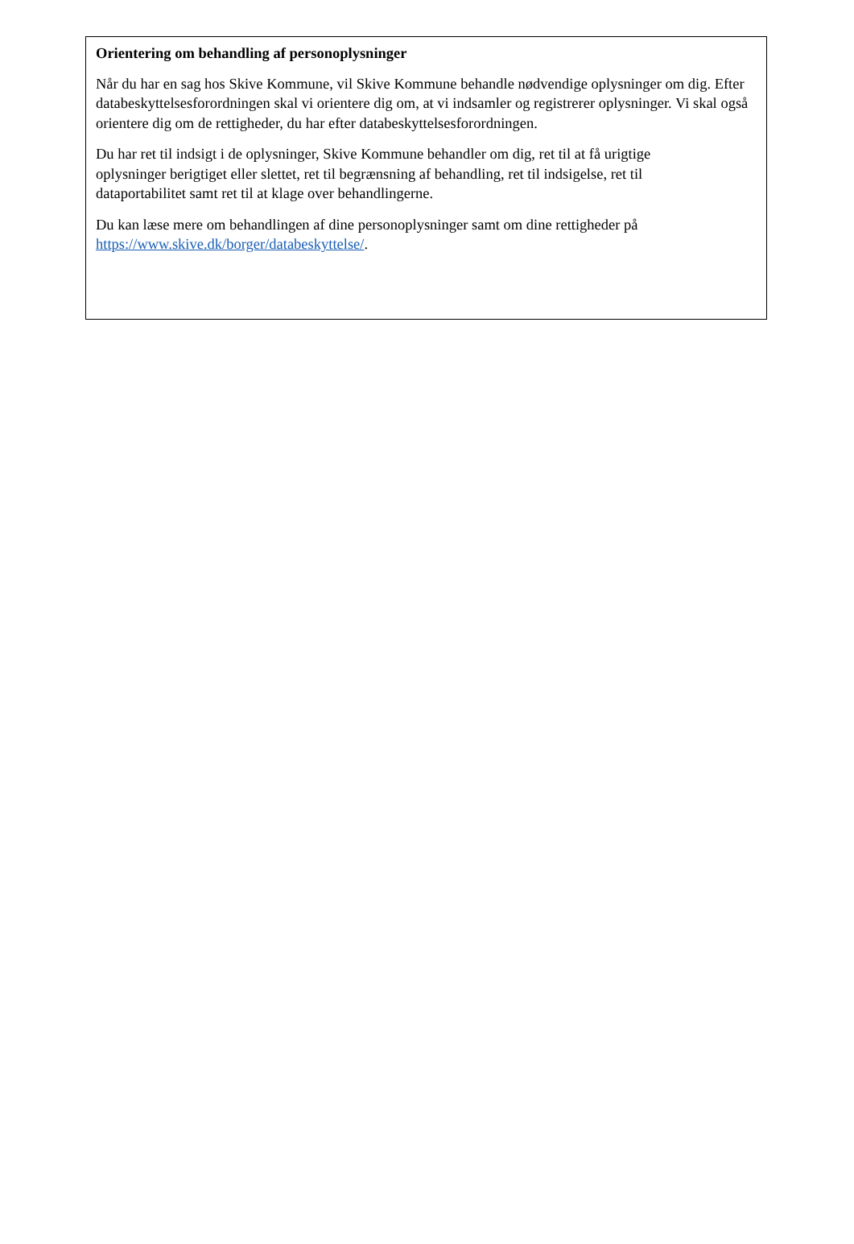Orientering om behandling af personoplysninger
Når du har en sag hos Skive Kommune, vil Skive Kommune behandle nødvendige oplysninger om dig. Efter databeskyttelsesforordningen skal vi orientere dig om, at vi indsamler og registrerer oplysninger. Vi skal også orientere dig om de rettigheder, du har efter databeskyttelsesforordningen.
Du har ret til indsigt i de oplysninger, Skive Kommune behandler om dig, ret til at få urigtige
oplysninger berigtiget eller slettet, ret til begrænsning af behandling, ret til indsigelse, ret til
dataportabilitet samt ret til at klage over behandlingerne.
Du kan læse mere om behandlingen af dine personoplysninger samt om dine rettigheder på
https://www.skive.dk/borger/databeskyttelse/.